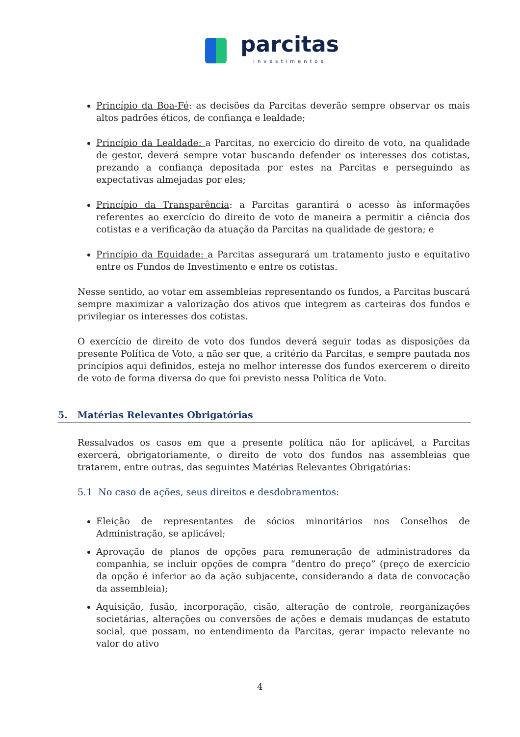parcitas
investimentos
Princípio da Boa-Fé: as decisões da Parcitas deverão sempre observar os mais altos padrões éticos, de confiança e lealdade;
Princípio da Lealdade: a Parcitas, no exercício do direito de voto, na qualidade de gestor, deverá sempre votar buscando defender os interesses dos cotistas, prezando a confiança depositada por estes na Parcitas e perseguindo as expectativas almejadas por eles;
Princípio da Transparência: a Parcitas garantirá o acesso às informações referentes ao exercício do direito de voto de maneira a permitir a ciência dos cotistas e a verificação da atuação da Parcitas na qualidade de gestora; e
Princípio da Equidade: a Parcitas assegurará um tratamento justo e equitativo entre os Fundos de Investimento e entre os cotistas.
Nesse sentido, ao votar em assembleias representando os fundos, a Parcitas buscará sempre maximizar a valorização dos ativos que integrem as carteiras dos fundos e privilegiar os interesses dos cotistas.
O exercício de direito de voto dos fundos deverá seguir todas as disposições da presente Política de Voto, a não ser que, a critério da Parcitas, e sempre pautada nos princípios aqui definidos, esteja no melhor interesse dos fundos exercerem o direito de voto de forma diversa do que foi previsto nessa Política de Voto.
5. Matérias Relevantes Obrigatórias
Ressalvados os casos em que a presente política não for aplicável, a Parcitas exercerá, obrigatoriamente, o direito de voto dos fundos nas assembleias que tratarem, entre outras, das seguintes Matérias Relevantes Obrigatórias:
5.1 No caso de ações, seus direitos e desdobramentos:
Eleição de representantes de sócios minoritários nos Conselhos de Administração, se aplicável;
Aprovação de planos de opções para remuneração de administradores da companhia, se incluir opções de compra “dentro do preço” (preço de exercício da opção é inferior ao da ação subjacente, considerando a data de convocação da assembleia);
Aquisição, fusão, incorporação, cisão, alteração de controle, reorganizações societárias, alterações ou conversões de ações e demais mudanças de estatuto social, que possam, no entendimento da Parcitas, gerar impacto relevante no valor do ativo
4